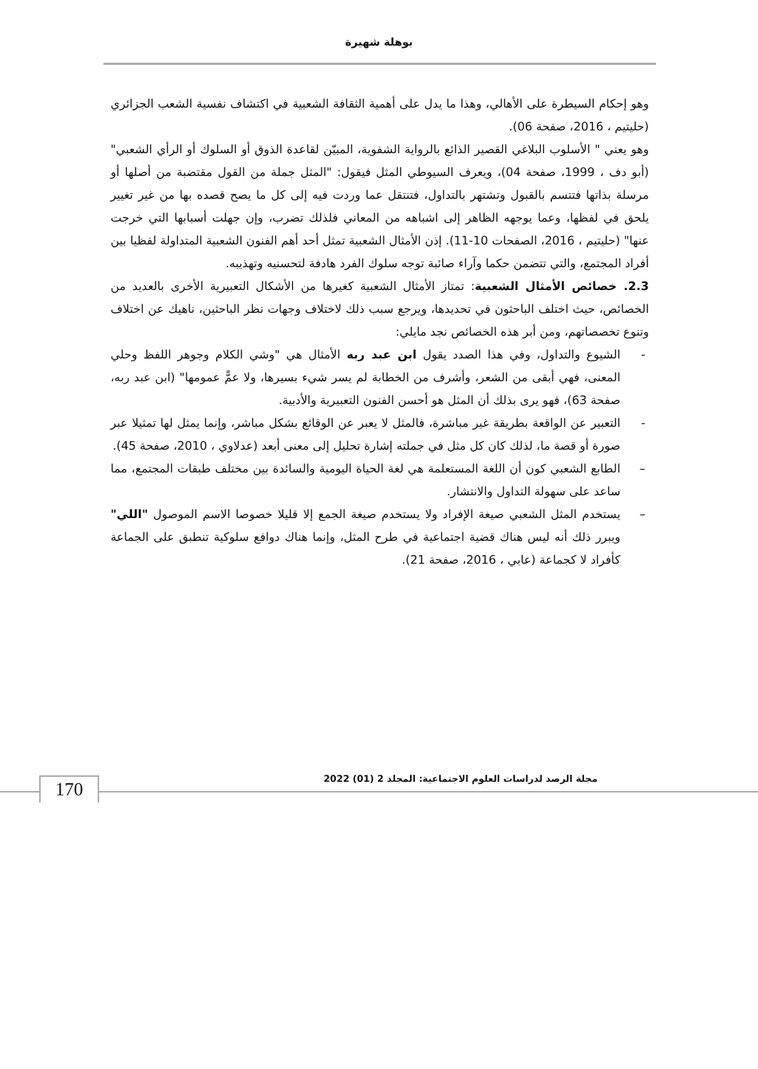بوهلة شهيرة
وهو إحكام السيطرة على الأهالي، وهذا ما يدل على أهمية الثقافة الشعبية في اكتشاف نفسية الشعب الجزائري (حليتيم ، 2016، صفحة 06).
وهو يعني " الأسلوب البلاغي القصير الذائع بالرواية الشفوية، المبيّن لقاعدة الذوق أو السلوك أو الرأي الشعبي" (أبو دف ، 1999، صفحة 04)، ويعرف السيوطي المثل فيقول: "المثل جملة من القول مقتضبة من أصلها أو مرسلة بذاتها فتتسم بالقبول وتشتهر بالتداول، فتنتقل عما وردت فيه إلى كل ما يصح قصده بها من غير تغيير يلحق في لفظها، وعما يوجهه الظاهر إلى اشباهه من المعاني فلذلك تضرب، وإن جهلت أسبابها التي خرجت عنها" (حليتيم ، 2016، الصفحات 10-11). إذن الأمثال الشعبية تمثل أحد أهم الفنون الشعبية المتداولة لفظيا بين أفراد المجتمع، والتي تتضمن حكما وآراء صائبة توجه سلوك الفرد هادفة لتحسنيه وتهذيبه.
2.3. خصائص الأمثال الشعبية: تمتاز الأمثال الشعبية كغيرها من الأشكال التعبيرية الأخرى بالعديد من الخصائص، حيث اختلف الباحثون في تحديدها، ويرجع سبب ذلك لاختلاف وجهات نظر الباحثين، ناهيك عن اختلاف وتنوع تخصصاتهم، ومن أبر هذه الخصائص نجد مايلي:
- الشيوع والتداول، وفي هذا الصدد يقول ابن عبد ربه الأمثال هي "وشي الكلام وجوهر اللفظ وحلي المعنى، فهي أبقى من الشعر، وأشرف من الخطابة لم يسر شيء بسيرها، ولا عمًّ عمومها" (ابن عبد ربه، صفحة 63)، فهو يرى بذلك أن المثل هو أحسن الفنون التعبيرية والأدبية.
- التعبير عن الواقعة بطريقة غير مباشرة، فالمثل لا يعبر عن الوقائع بشكل مباشر، وإنما يمثل لها تمثيلا عبر صورة أو قصة ما، لذلك كان كل مثل في جملته إشارة تحليل إلى معنى أبعد (عدلاوي ، 2010، صفحة 45).
– الطابع الشعبي كون أن اللغة المستعلمة هي لغة الحياة اليومية والسائدة بين مختلف طبقات المجتمع، مما ساعد على سهولة التداول والانتشار.
– يستخدم المثل الشعبي صيغة الإفراد ولا يستخدم صيغة الجمع إلا قليلا خصوصا الاسم الموصول "اللي" ويبرر ذلك أنه ليس هناك قضية اجتماعية في طرح المثل، وإنما هناك دوافع سلوكية تنطبق على الجماعة كأفراد لا كجماعة (عابي ، 2016، صفحة 21).
مجلة الرصد لدراسات العلوم الاجتماعية: المجلد 2 (01) 2022
170